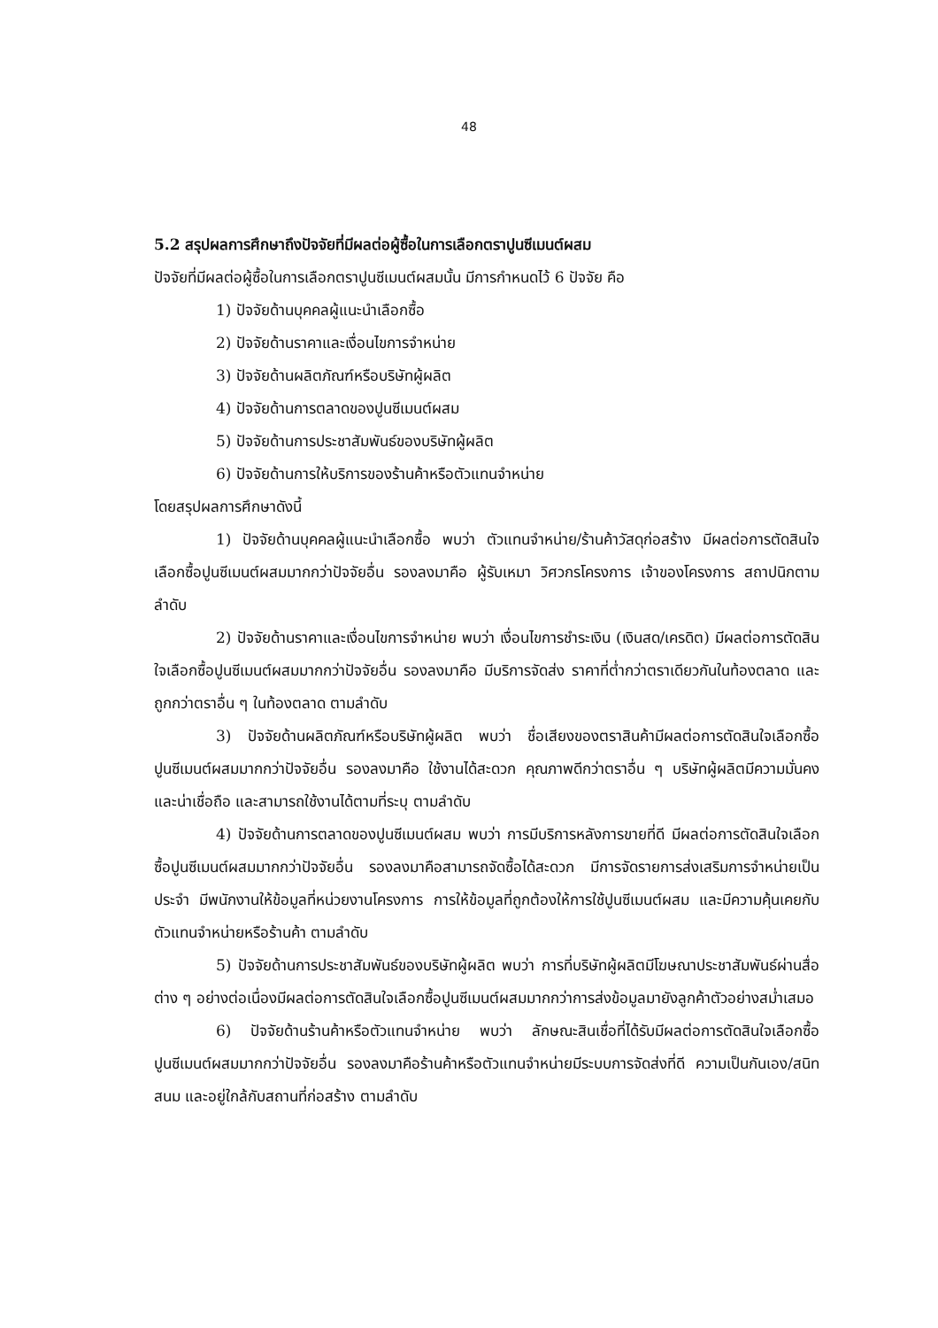48
5.2 สรุปผลการศึกษาถึงปัจจัยที่มีผลต่อผู้ซื้อในการเลือกตราปูนซีเมนต์ผสม
ปัจจัยที่มีผลต่อผู้ซื้อในการเลือกตราปูนซีเมนต์ผสมนั้น มีการกำหนดไว้ 6 ปัจจัย คือ
1) ปัจจัยด้านบุคคลผู้แนะนำเลือกซื้อ
2) ปัจจัยด้านราคาและเงื่อนไขการจำหน่าย
3) ปัจจัยด้านผลิตภัณฑ์หรือบริษัทผู้ผลิต
4) ปัจจัยด้านการตลาดของปูนซีเมนต์ผสม
5) ปัจจัยด้านการประชาสัมพันธ์ของบริษัทผู้ผลิต
6) ปัจจัยด้านการให้บริการของร้านค้าหรือตัวแทนจำหน่าย
โดยสรุปผลการศึกษาดังนี้
1) ปัจจัยด้านบุคคลผู้แนะนำเลือกซื้อ พบว่า ตัวแทนจำหน่าย/ร้านค้าวัสดุก่อสร้าง มีผลต่อการตัดสินใจเลือกซื้อปูนซีเมนต์ผสมมากกว่าปัจจัยอื่น รองลงมาคือ ผู้รับเหมา วิศวกรโครงการ เจ้าของโครงการ สถาปนิกตามลำดับ
2) ปัจจัยด้านราคาและเงื่อนไขการจำหน่าย พบว่า เงื่อนไขการชำระเงิน (เงินสด/เครดิต) มีผลต่อการตัดสินใจเลือกซื้อปูนซีเมนต์ผสมมากกว่าปัจจัยอื่น รองลงมาคือ มีบริการจัดส่ง ราคาที่ต่ำกว่าตราเดียวกันในท้องตลาด และถูกกว่าตราอื่น ๆ ในท้องตลาด ตามลำดับ
3) ปัจจัยด้านผลิตภัณฑ์หรือบริษัทผู้ผลิต พบว่า ชื่อเสียงของตราสินค้ามีผลต่อการตัดสินใจเลือกซื้อปูนซีเมนต์ผสมมากกว่าปัจจัยอื่น รองลงมาคือ ใช้งานได้สะดวก คุณภาพดีกว่าตราอื่น ๆ บริษัทผู้ผลิตมีความมั่นคงและน่าเชื่อถือ และสามารถใช้งานได้ตามที่ระบุ ตามลำดับ
4) ปัจจัยด้านการตลาดของปูนซีเมนต์ผสม พบว่า การมีบริการหลังการขายที่ดี มีผลต่อการตัดสินใจเลือกซื้อปูนซีเมนต์ผสมมากกว่าปัจจัยอื่น รองลงมาคือสามารถจัดซื้อได้สะดวก มีการจัดรายการส่งเสริมการจำหน่ายเป็นประจำ มีพนักงานให้ข้อมูลที่หน่วยงานโครงการ การให้ข้อมูลที่ถูกต้องให้การใช้ปูนซีเมนต์ผสม และมีความคุ้นเคยกับตัวแทนจำหน่ายหรือร้านค้า ตามลำดับ
5) ปัจจัยด้านการประชาสัมพันธ์ของบริษัทผู้ผลิต พบว่า การที่บริษัทผู้ผลิตมีโฆษณาประชาสัมพันธ์ผ่านสื่อต่าง ๆ อย่างต่อเนื่องมีผลต่อการตัดสินใจเลือกซื้อปูนซีเมนต์ผสมมากกว่าการส่งข้อมูลมายังลูกค้าตัวอย่างสม่ำเสมอ
6) ปัจจัยด้านร้านค้าหรือตัวแทนจำหน่าย พบว่า ลักษณะสินเชื่อที่ได้รับมีผลต่อการตัดสินใจเลือกซื้อปูนซีเมนต์ผสมมากกว่าปัจจัยอื่น รองลงมาคือร้านค้าหรือตัวแทนจำหน่ายมีระบบการจัดส่งที่ดี ความเป็นกันเอง/สนิทสนม และอยู่ใกล้กับสถานที่ก่อสร้าง ตามลำดับ